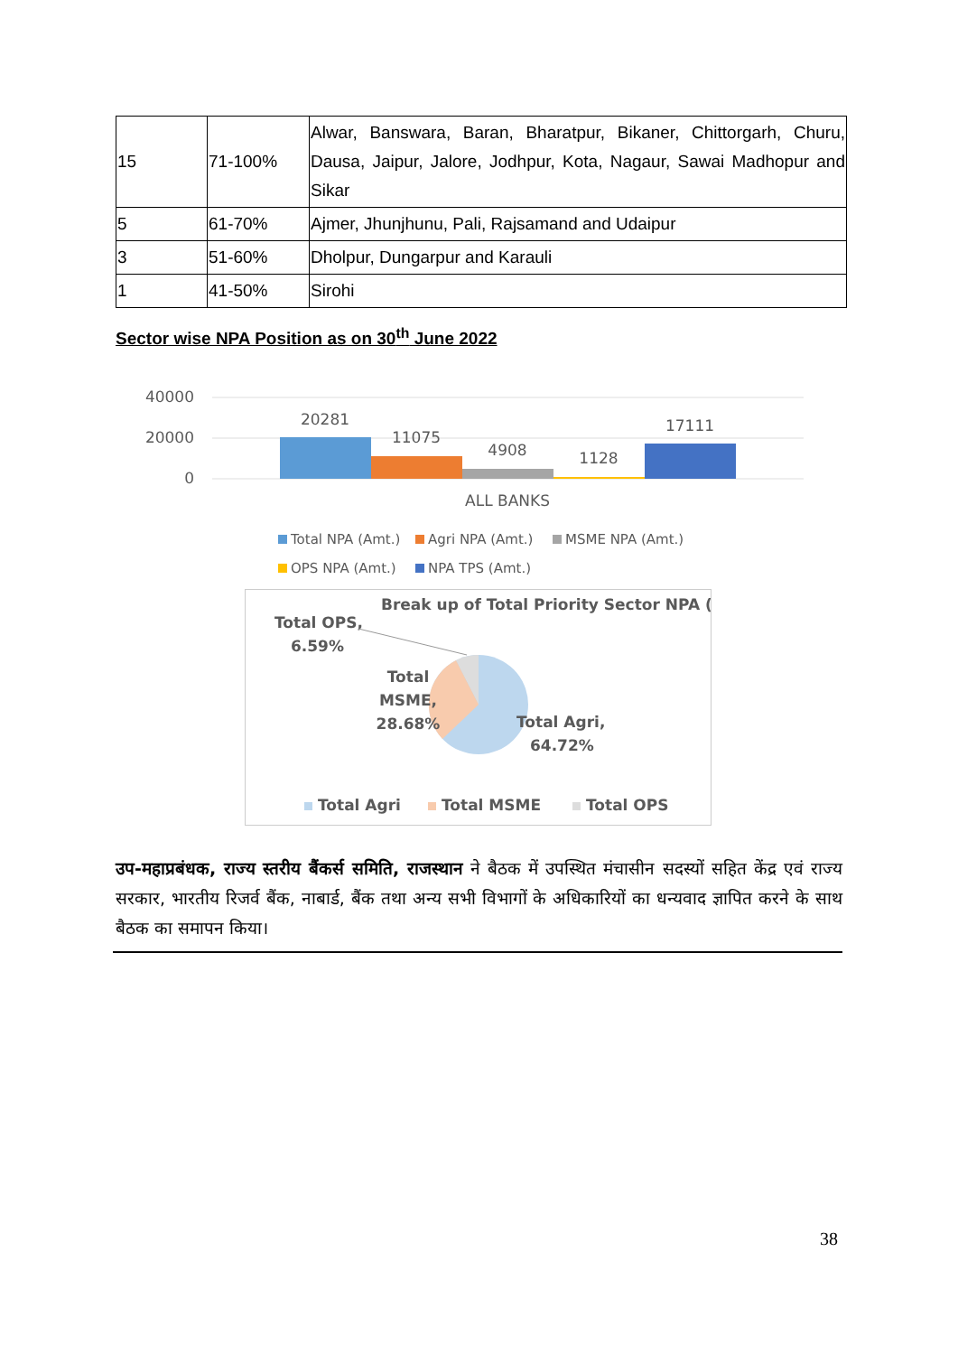| 15 | 71-100% | Alwar, Banswara, Baran, Bharatpur, Bikaner, Chittorgarh, Churu, Dausa, Jaipur, Jalore, Jodhpur, Kota, Nagaur, Sawai Madhopur and Sikar |
| 5 | 61-70% | Ajmer, Jhunjhunu, Pali, Rajsamand and Udaipur |
| 3 | 51-60% | Dholpur, Dungarpur and Karauli |
| 1 | 41-50% | Sirohi |
Sector wise NPA Position as on 30<sup>th</sup> June 2022
40000
20000
0
20281
11075
4908
1128
17111
ALL BANKS
Total NPA (Amt.)
Agri NPA (Amt.)
MSME NPA (Amt.)
OPS NPA (Amt.)
NPA TPS (Amt.)
Break up of Total Priority Sector NPA (%)
Total OPS,
6.59%
Total
MSME,
28.68%
Total Agri,
64.72%
Total Agri
Total MSME
Total OPS
उप-महाप्रबंधक, राज्य स्तरीय बैंकर्स समिति, राजस्थान ने बैठक में उपस्थित मंचासीन सदस्यों सहित केंद्र एवं राज्य सरकार, भारतीय रिजर्व बैंक, नाबार्ड, बैंक तथा अन्य सभी विभागों के अधिकारियों का धन्यवाद ज्ञापित करने के साथ बैठक का समापन किया।
38